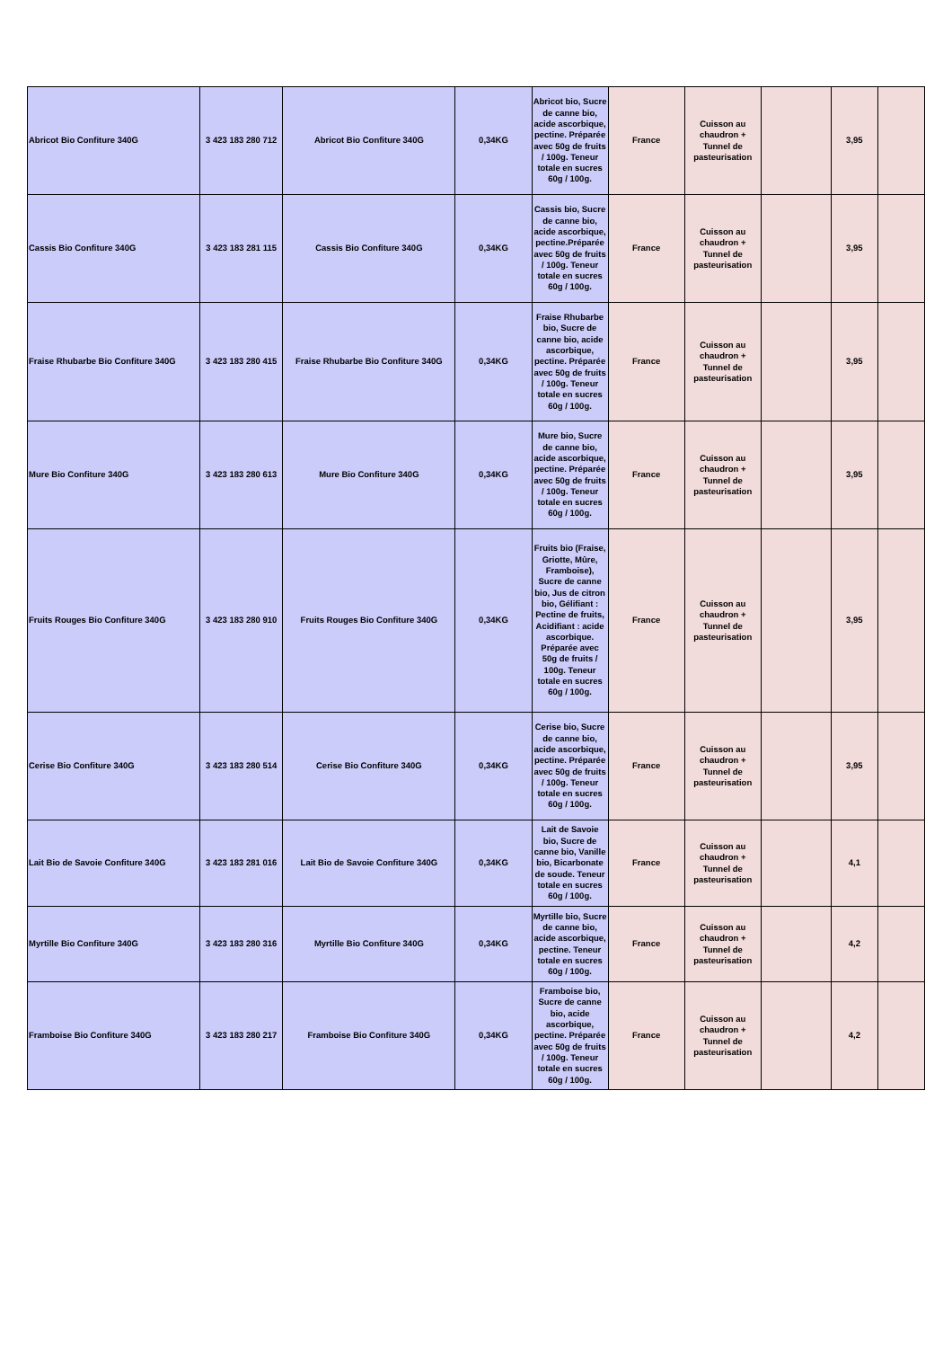| Abricot Bio Confiture 340G | 3 423 183 280 712 | Abricot Bio Confiture 340G | 0,34KG | Abricot bio, Sucre de canne bio, acide ascorbique, pectine. Préparée avec 50g de fruits / 100g. Teneur totale en sucres 60g / 100g. | France | Cuisson au chaudron + Tunnel de pasteurisation | | 3,95 | |
| Cassis Bio Confiture 340G | 3 423 183 281 115 | Cassis Bio Confiture 340G | 0,34KG | Cassis bio, Sucre de canne bio, acide ascorbique, pectine.Préparée avec 50g de fruits / 100g. Teneur totale en sucres 60g / 100g. | France | Cuisson au chaudron + Tunnel de pasteurisation | | 3,95 | |
| Fraise Rhubarbe Bio Confiture 340G | 3 423 183 280 415 | Fraise Rhubarbe Bio Confiture 340G | 0,34KG | Fraise Rhubarbe bio, Sucre de canne bio, acide ascorbique, pectine. Préparée avec 50g de fruits / 100g. Teneur totale en sucres 60g / 100g. | France | Cuisson au chaudron + Tunnel de pasteurisation | | 3,95 | |
| Mure Bio Confiture 340G | 3 423 183 280 613 | Mure Bio Confiture 340G | 0,34KG | Mure bio, Sucre de canne bio, acide ascorbique, pectine. Préparée avec 50g de fruits / 100g. Teneur totale en sucres 60g / 100g. | France | Cuisson au chaudron + Tunnel de pasteurisation | | 3,95 | |
| Fruits Rouges Bio Confiture 340G | 3 423 183 280 910 | Fruits Rouges Bio Confiture 340G | 0,34KG | Fruits bio (Fraise, Griotte, Mûre, Framboise), Sucre de canne bio, Jus de citron bio, Gélifiant : Pectine de fruits, Acidifiant : acide ascorbique. Préparée avec 50g de fruits / 100g. Teneur totale en sucres 60g / 100g. | France | Cuisson au chaudron + Tunnel de pasteurisation | | 3,95 | |
| Cerise Bio Confiture 340G | 3 423 183 280 514 | Cerise Bio Confiture 340G | 0,34KG | Cerise bio, Sucre de canne bio, acide ascorbique, pectine. Préparée avec 50g de fruits / 100g. Teneur totale en sucres 60g / 100g. | France | Cuisson au chaudron + Tunnel de pasteurisation | | 3,95 | |
| Lait Bio de Savoie Confiture 340G | 3 423 183 281 016 | Lait Bio de Savoie Confiture 340G | 0,34KG | Lait de Savoie bio, Sucre de canne bio, Vanille bio, Bicarbonate de soude. Teneur totale en sucres 60g / 100g. | France | Cuisson au chaudron + Tunnel de pasteurisation | | 4,1 | |
| Myrtille Bio Confiture 340G | 3 423 183 280 316 | Myrtille Bio Confiture 340G | 0,34KG | Myrtille bio, Sucre de canne bio, acide ascorbique, pectine. Teneur totale en sucres 60g / 100g. | France | Cuisson au chaudron + Tunnel de pasteurisation | | 4,2 | |
| Framboise Bio Confiture 340G | 3 423 183 280 217 | Framboise Bio Confiture 340G | 0,34KG | Framboise bio, Sucre de canne bio, acide ascorbique, pectine. Préparée avec 50g de fruits / 100g. Teneur totale en sucres 60g / 100g. | France | Cuisson au chaudron + Tunnel de pasteurisation | | 4,2 | |